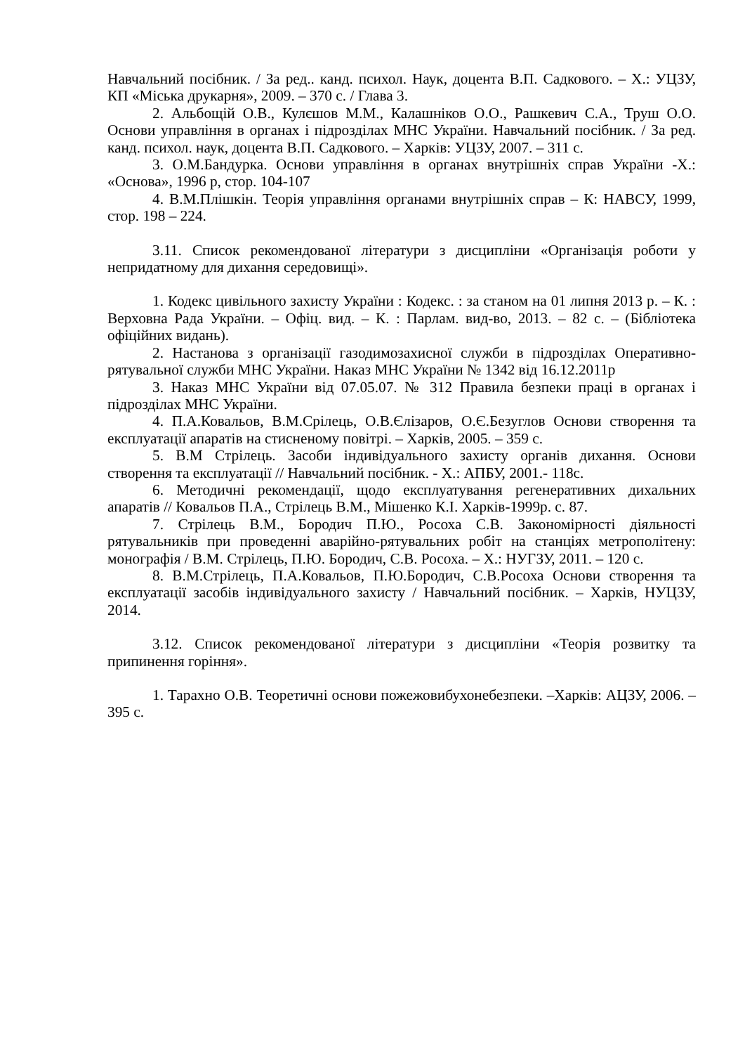Навчальний посібник. / За ред.. канд. психол. Наук, доцента В.П. Садкового. – Х.: УЦЗУ, КП «Міська друкарня», 2009. – 370 с. / Глава 3.
2. Альбощій О.В., Кулєшов М.М., Калашніков О.О., Рашкевич С.А., Труш О.О. Основи управління в органах і підрозділах МНС України. Навчальний посібник. / За ред. канд. психол. наук, доцента В.П. Садкового. – Харків: УЦЗУ, 2007. – 311 с.
3. О.М.Бандурка. Основи управління в органах внутрішніх справ України -Х.: «Основа», 1996 р, стор. 104-107
4. В.М.Плішкін. Теорія управління органами внутрішніх справ – К: НАВСУ, 1999, стор. 198 – 224.
3.11. Список рекомендованої літератури з дисципліни «Організація роботи у непридатному для дихання середовищі».
1. Кодекс цивільного захисту України : Кодекс. : за станом на 01 липня 2013 р. – К. : Верховна Рада України. – Офіц. вид. – К. : Парлам. вид-во, 2013. – 82 с. – (Бібліотека офіційних видань).
2. Настанова з організації газодимозахисної служби в підрозділах Оперативно-рятувальної служби МНС України. Наказ МНС України № 1342 від 16.12.2011р
3. Наказ МНС України від 07.05.07. № 312 Правила безпеки праці в органах і підрозділах МНС України.
4. П.А.Ковальов, В.М.Срілець, О.В.Єлізаров, О.Є.Безуглов Основи створення та експлуатації апаратів на стисненому повітрі. – Харків, 2005. – 359 с.
5. В.М Стрілець. Засоби індивідуального захисту органів дихання. Основи створення та експлуатації // Навчальний посібник. - Х.: АПБУ, 2001.- 118с.
6. Методичні рекомендації, щодо експлуатування регенеративних дихальних апаратів // Ковальов П.А., Стрілець В.М., Мішенко К.І. Харків-1999р. с. 87.
7. Стрілець В.М., Бородич П.Ю., Росоха С.В. Закономірності діяльності рятувальників при проведенні аварійно-рятувальних робіт на станціях метрополітену: монографія / В.М. Стрілець, П.Ю. Бородич, С.В. Росоха. – Х.: НУГЗУ, 2011. – 120 с.
8. В.М.Стрілець, П.А.Ковальов, П.Ю.Бородич, С.В.Росоха Основи створення та експлуатації засобів індивідуального захисту / Навчальний посібник. – Харків, НУЦЗУ, 2014.
3.12. Список рекомендованої літератури з дисципліни «Теорія розвитку та припинення горіння».
1. Тарахно О.В. Теоретичні основи пожежовибухонебезпеки. –Харків: АЦЗУ, 2006. – 395 с.